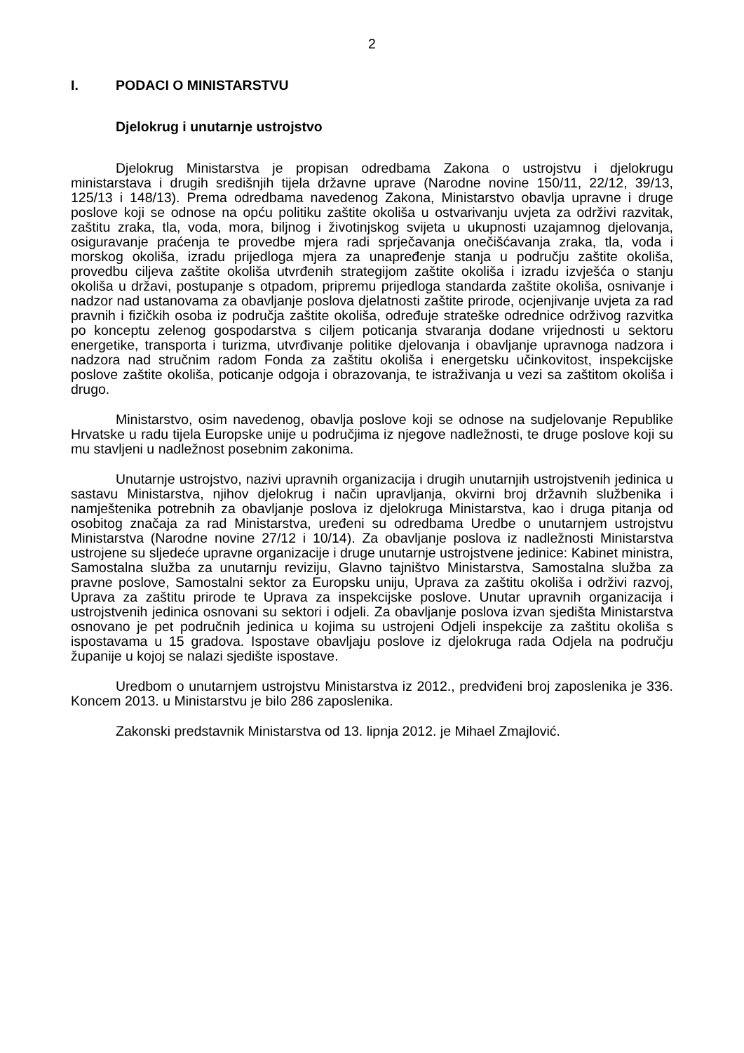2
I. PODACI O MINISTARSTVU
Djelokrug i unutarnje ustrojstvo
Djelokrug Ministarstva je propisan odredbama Zakona o ustrojstvu i djelokrugu ministarstava i drugih središnjih tijela državne uprave (Narodne novine 150/11, 22/12, 39/13, 125/13 i 148/13). Prema odredbama navedenog Zakona, Ministarstvo obavlja upravne i druge poslove koji se odnose na opću politiku zaštite okoliša u ostvarivanju uvjeta za održivi razvitak, zaštitu zraka, tla, voda, mora, biljnog i životinjskog svijeta u ukupnosti uzajamnog djelovanja, osiguravanje praćenja te provedbe mjera radi sprječavanja onečišćavanja zraka, tla, voda i morskog okoliša, izradu prijedloga mjera za unapređenje stanja u području zaštite okoliša, provedbu ciljeva zaštite okoliša utvrđenih strategijom zaštite okoliša i izradu izvješća o stanju okoliša u državi, postupanje s otpadom, pripremu prijedloga standarda zaštite okoliša, osnivanje i nadzor nad ustanovama za obavljanje poslova djelatnosti zaštite prirode, ocjenjivanje uvjeta za rad pravnih i fizičkih osoba iz područja zaštite okoliša, određuje strateške odrednice održivog razvitka po konceptu zelenog gospodarstva s ciljem poticanja stvaranja dodane vrijednosti u sektoru energetike, transporta i turizma, utvrđivanje politike djelovanja i obavljanje upravnoga nadzora i nadzora nad stručnim radom Fonda za zaštitu okoliša i energetsku učinkovitost, inspekcijske poslove zaštite okoliša, poticanje odgoja i obrazovanja, te istraživanja u vezi sa zaštitom okoliša i drugo.
Ministarstvo, osim navedenog, obavlja poslove koji se odnose na sudjelovanje Republike Hrvatske u radu tijela Europske unije u područjima iz njegove nadležnosti, te druge poslove koji su mu stavljeni u nadležnost posebnim zakonima.
Unutarnje ustrojstvo, nazivi upravnih organizacija i drugih unutarnjih ustrojstvenih jedinica u sastavu Ministarstva, njihov djelokrug i način upravljanja, okvirni broj državnih službenika i namještenika potrebnih za obavljanje poslova iz djelokruga Ministarstva, kao i druga pitanja od osobitog značaja za rad Ministarstva, uređeni su odredbama Uredbe o unutarnjem ustrojstvu Ministarstva (Narodne novine 27/12 i 10/14). Za obavljanje poslova iz nadležnosti Ministarstva ustrojene su sljedeće upravne organizacije i druge unutarnje ustrojstvene jedinice: Kabinet ministra, Samostalna služba za unutarnju reviziju, Glavno tajništvo Ministarstva, Samostalna služba za pravne poslove, Samostalni sektor za Europsku uniju, Uprava za zaštitu okoliša i održivi razvoj, Uprava za zaštitu prirode te Uprava za inspekcijske poslove. Unutar upravnih organizacija i ustrojstvenih jedinica osnovani su sektori i odjeli. Za obavljanje poslova izvan sjedišta Ministarstva osnovano je pet područnih jedinica u kojima su ustrojeni Odjeli inspekcije za zaštitu okoliša s ispostavama u 15 gradova. Ispostave obavljaju poslove iz djelokruga rada Odjela na području županije u kojoj se nalazi sjedište ispostave.
Uredbom o unutarnjem ustrojstvu Ministarstva iz 2012., predviđeni broj zaposlenika je 336. Koncem 2013. u Ministarstvu je bilo 286 zaposlenika.
Zakonski predstavnik Ministarstva od 13. lipnja 2012. je Mihael Zmajlović.